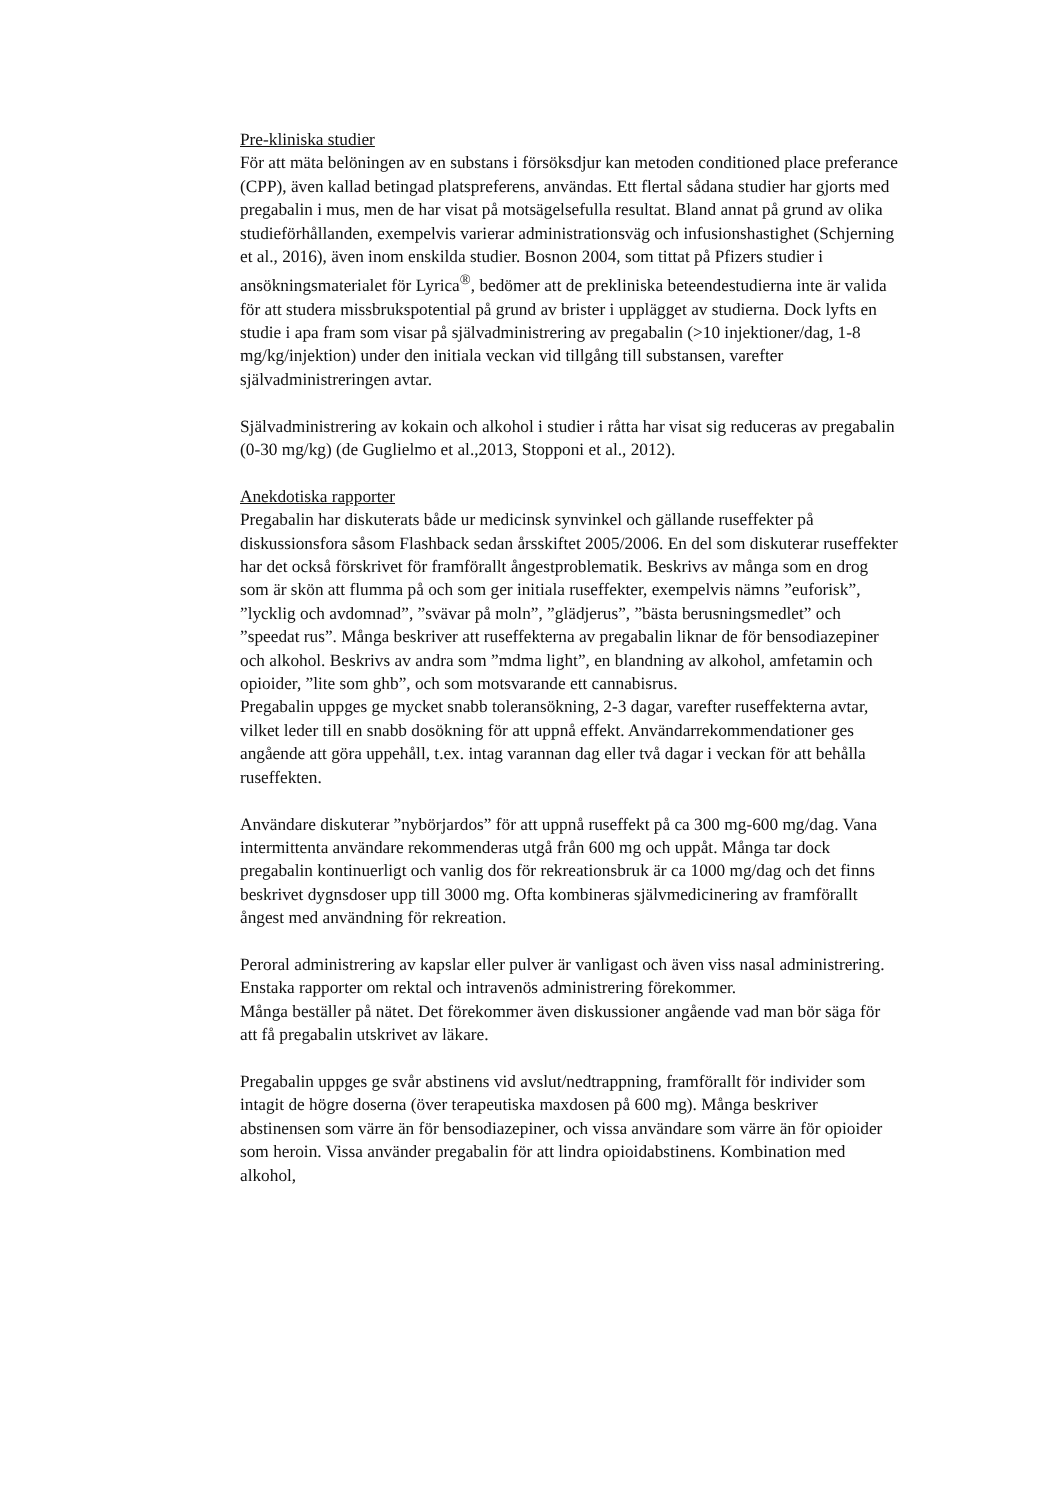Pre-kliniska studier
För att mäta belöningen av en substans i försöksdjur kan metoden conditioned place preferance (CPP), även kallad betingad platspreferens, användas. Ett flertal sådana studier har gjorts med pregabalin i mus, men de har visat på motsägelsefulla resultat. Bland annat på grund av olika studieförhållanden, exempelvis varierar administrationsväg och infusionshastighet (Schjerning et al., 2016), även inom enskilda studier. Bosnon 2004, som tittat på Pfizers studier i ansökningsmaterialet för Lyrica<sup>®</sup>, bedömer att de prekliniska beteendestudierna inte är valida för att studera missbrukspotential på grund av brister i upplägget av studierna. Dock lyfts en studie i apa fram som visar på självadministrering av pregabalin (>10 injektioner/dag, 1-8 mg/kg/injektion) under den initiala veckan vid tillgång till substansen, varefter självadministreringen avtar.
Självadministrering av kokain och alkohol i studier i råtta har visat sig reduceras av pregabalin (0-30 mg/kg) (de Guglielmo et al.,2013, Stopponi et al., 2012).
Anekdotiska rapporter
Pregabalin har diskuterats både ur medicinsk synvinkel och gällande ruseffekter på diskussionsfora såsom Flashback sedan årsskiftet 2005/2006. En del som diskuterar ruseffekter har det också förskrivet för framförallt ångestproblematik. Beskrivs av många som en drog som är skön att flumma på och som ger initiala ruseffekter, exempelvis nämns ”euforisk”, ”lycklig och avdomnad”, ”svävar på moln”, ”glädjerus”, ”bästa berusningsmedlet” och ”speedat rus”. Många beskriver att ruseffekterna av pregabalin liknar de för bensodiazepiner och alkohol. Beskrivs av andra som ”mdma light”, en blandning av alkohol, amfetamin och opioider, ”lite som ghb”, och som motsvarande ett cannabisrus.
Pregabalin uppges ge mycket snabb toleransökning, 2-3 dagar, varefter ruseffekterna avtar, vilket leder till en snabb dosökning för att uppnå effekt. Användarrekommendationer ges angående att göra uppehåll, t.ex. intag varannan dag eller två dagar i veckan för att behålla ruseffekten.
Användare diskuterar ”nybörjardos” för att uppnå ruseffekt på ca 300 mg-600 mg/dag. Vana intermittenta användare rekommenderas utgå från 600 mg och uppåt. Många tar dock pregabalin kontinuerligt och vanlig dos för rekreationsbruk är ca 1000 mg/dag och det finns beskrivet dygnsdoser upp till 3000 mg. Ofta kombineras självmedicinering av framförallt ångest med användning för rekreation.
Peroral administrering av kapslar eller pulver är vanligast och även viss nasal administrering. Enstaka rapporter om rektal och intravenös administrering förekommer.
Många beställer på nätet. Det förekommer även diskussioner angående vad man bör säga för att få pregabalin utskrivet av läkare.
Pregabalin uppges ge svår abstinens vid avslut/nedtrappning, framförallt för individer som intagit de högre doserna (över terapeutiska maxdosen på 600 mg). Många beskriver abstinensen som värre än för bensodiazepiner, och vissa användare som värre än för opioider som heroin. Vissa använder pregabalin för att lindra opioidabstinens. Kombination med alkohol,